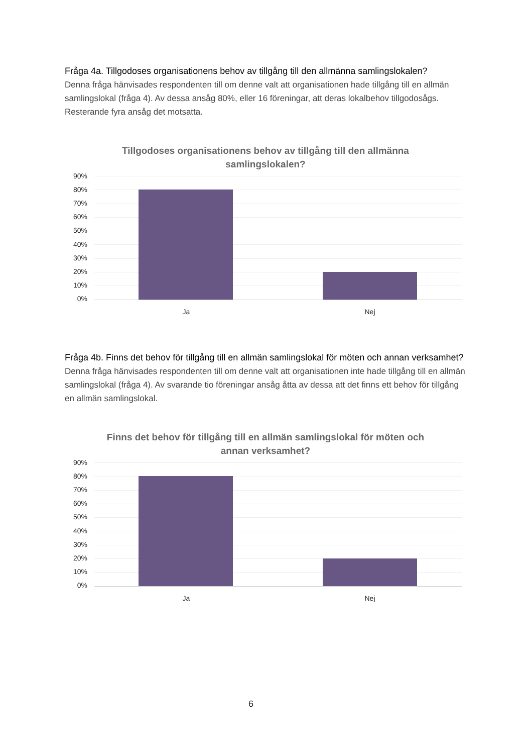Fråga 4a. Tillgodoses organisationens behov av tillgång till den allmänna samlingslokalen?
Denna fråga hänvisades respondenten till om denne valt att organisationen hade tillgång till en allmän samlingslokal (fråga 4). Av dessa ansåg 80%, eller 16 föreningar, att deras lokalbehov tillgodosågs. Resterande fyra ansåg det motsatta.
Tillgodoses organisationens behov av tillgång till den allmänna samlingslokalen?
90%
80%
70%
60%
50%
40%
30%
20%
10%
0%
Ja Nej
Fråga 4b. Finns det behov för tillgång till en allmän samlingslokal för möten och annan verksamhet?
Denna fråga hänvisades respondenten till om denne valt att organisationen inte hade tillgång till en allmän samlingslokal (fråga 4). Av svarande tio föreningar ansåg åtta av dessa att det finns ett behov för tillgång en allmän samlingslokal.
Finns det behov för tillgång till en allmän samlingslokal för möten och annan verksamhet?
90%
80%
70%
60%
50%
40%
30%
20%
10%
0%
Ja Nej
6